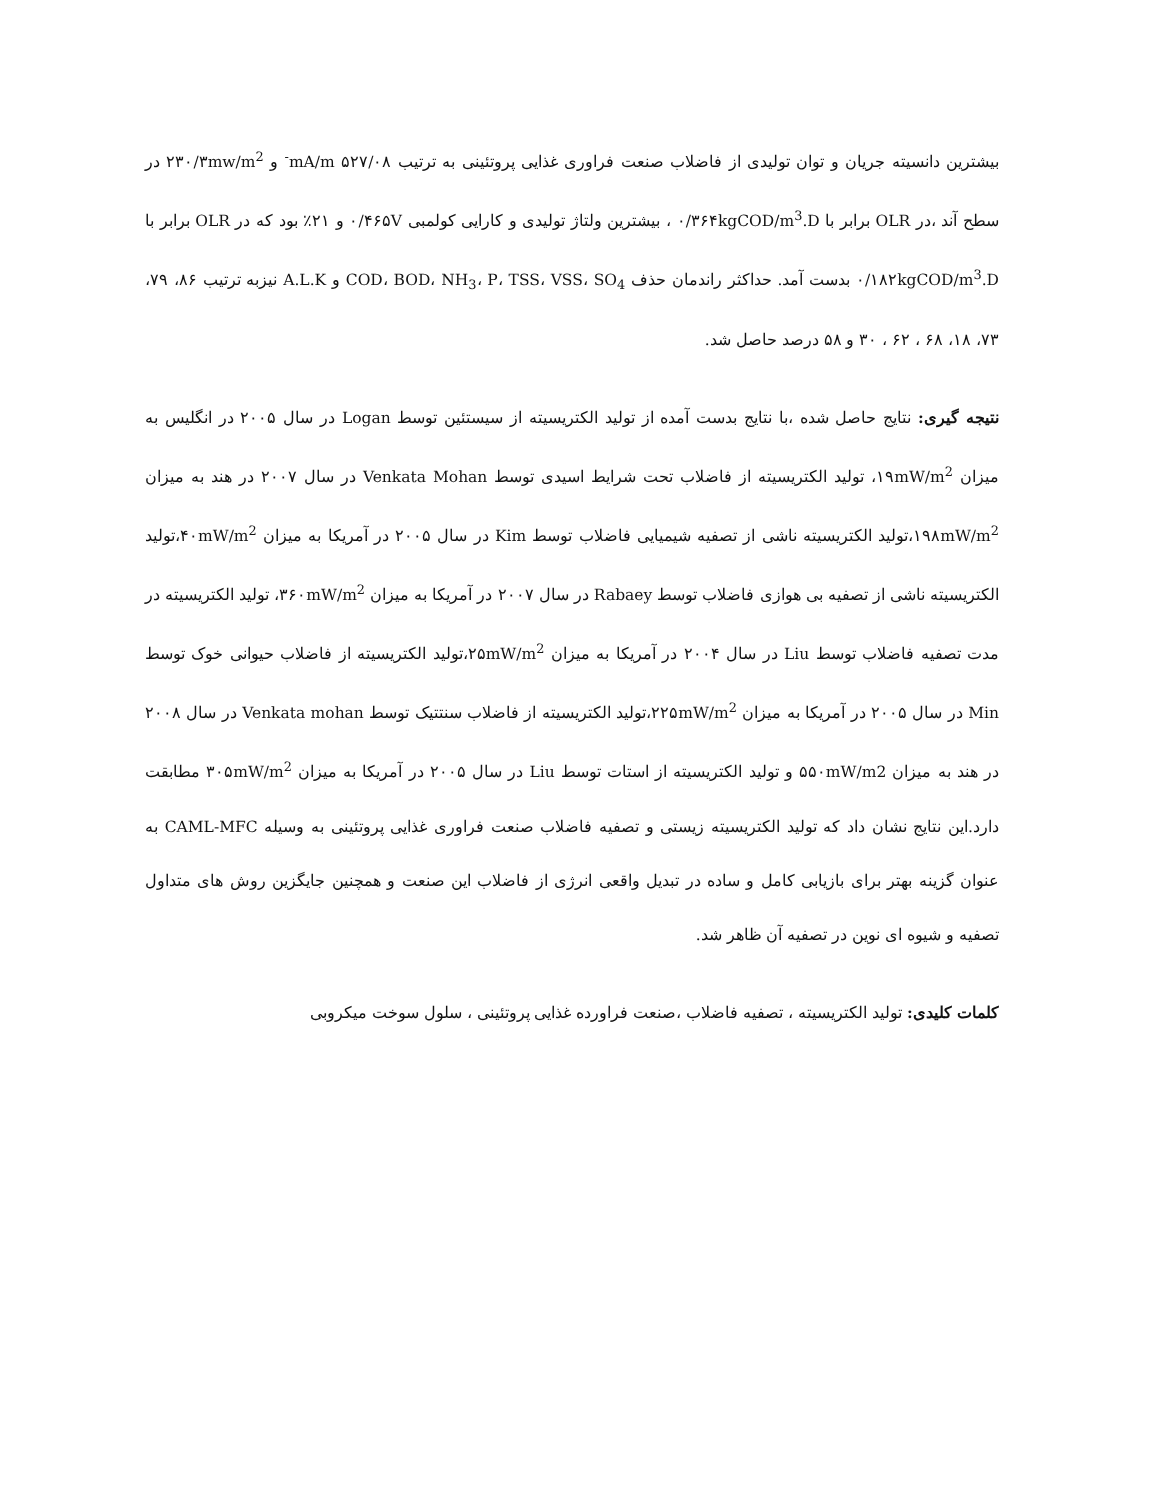بیشترین دانسیته جریان و توان تولیدی از فاضلاب صنعت فراوری غذایی پروتئینی به ترتیب ۵۲۷/۰۸ mA/m<sup>-</sup> و ۲۳۰/۳mw/m<sup>2</sup> در سطح آند ،در OLR برابر با ۰/۳۶۴kgCOD/m<sup>3</sup>.D ، بیشترین ولتاژ تولیدی و کارایی کولمبی ۰/۴۶۵V و ۲۱٪ بود که در OLR برابر با ۰/۱۸۲kgCOD/m<sup>3</sup>.D بدست آمد. حداکثر راندمان حذف COD، BOD، NH<sub>3</sub>، P، TSS، VSS، SO<sub>4</sub> و A.L.K نیزبه ترتیب ۸۶، ۷۹، ۷۳، ۱۸، ۶۸ ، ۶۲ ، ۳۰ و ۵۸ درصد حاصل شد.
نتیجه گیری: نتایج حاصل شده ،با نتایج بدست آمده از تولید الکتریسیته از سیستئین توسط Logan در سال ۲۰۰۵ در انگلیس به میزان ۱۹mW/m<sup>2</sup>، تولید الکتریسیته از فاضلاب تحت شرایط اسیدی توسط Venkata Mohan در سال ۲۰۰۷ در هند به میزان ۱۹۸mW/m<sup>2</sup>،تولید الکتریسیته ناشی از تصفیه شیمیایی فاضلاب توسط Kim در سال ۲۰۰۵ در آمریکا به میزان ۴۰mW/m<sup>2</sup>،تولید الکتریسیته ناشی از تصفیه بی هوازی فاضلاب توسط Rabaey در سال ۲۰۰۷ در آمریکا به میزان ۳۶۰mW/m<sup>2</sup>، تولید الکتریسیته در مدت تصفیه فاضلاب توسط Liu در سال ۲۰۰۴ در آمریکا به میزان ۲۵mW/m<sup>2</sup>،تولید الکتریسیته از فاضلاب حیوانی خوک توسط Min در سال ۲۰۰۵ در آمریکا به میزان ۲۲۵mW/m<sup>2</sup>،تولید الکتریسیته از فاضلاب سنتتیک توسط Venkata mohan در سال ۲۰۰۸ در هند به میزان ۵۵۰mW/m2 و تولید الکتریسیته از استات توسط Liu در سال ۲۰۰۵ در آمریکا به میزان ۳۰۵mW/m<sup>2</sup> مطابقت دارد.این نتایج نشان داد که تولید الکتریسیته زیستی و تصفیه فاضلاب صنعت فراوری غذایی پروتئینی به وسیله CAML-MFC به عنوان گزینه بهتر برای بازیابی کامل و ساده در تبدیل واقعی انرژی از فاضلاب این صنعت و همچنین جایگزین روش های متداول تصفیه و شیوه ای نوین در تصفیه آن ظاهر شد.
کلمات کلیدی: تولید الکتریسیته ، تصفیه فاضلاب ،صنعت فراورده غذایی پروتئینی ، سلول سوخت میکروبی